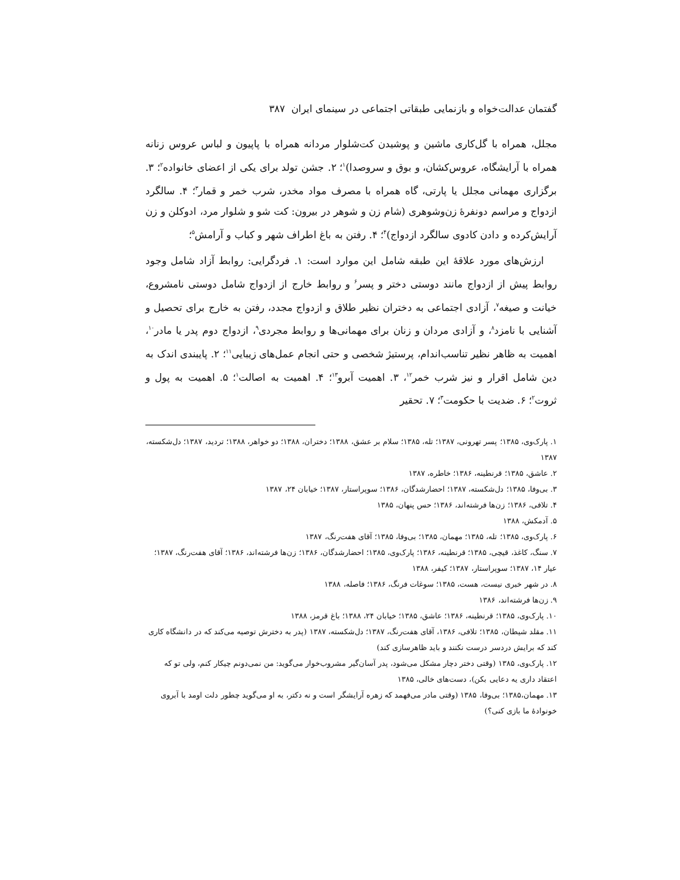گفتمان عدالت‌خواه و بازنمایی طبقاتی اجتماعی در سینمای ایران ۳۸۷
مجلل، همراه با گل‌کاری ماشین و پوشیدن کت‌شلوار مردانه همراه با پاپیون و لباس عروس زنانه همراه با آرایشگاه، عروس‌کشان، و بوق و سروصدا)<sup>۱</sup>؛ ۲. جشن تولد برای یکی از اعضای خانواده<sup>۲</sup>؛ ۳. برگزاری مهمانی مجلل یا پارتی، گاه همراه با مصرف مواد مخدر، شرب خمر و قمار<sup>۳</sup>؛ ۴. سالگرد ازدواج و مراسم دونفرهٔ زن‌وشوهری (شام زن و شوهر در بیرون: کت شو و شلوار مرد، ادوکلن و زن آرایش‌کرده و دادن کادوی سالگرد ازدواج)<sup>۴</sup>؛ ۴. رفتن به باغ اطراف شهر و کباب و آرامش<sup>۵</sup>؛
ارزش‌های مورد علاقهٔ این طبقه شامل این موارد است: ۱. فردگرایی: روابط آزاد شامل وجود روابط پیش از ازدواج مانند دوستی دختر و پسر<sup>۶</sup> و روابط خارج از ازدواج شامل دوستی نامشروع، خیانت و صیغه<sup>۷</sup>، آزادی اجتماعی به دختران نظیر طلاق و ازدواج مجدد، رفتن به خارج برای تحصیل و آشنایی با نامزد<sup>۸</sup>، و آزادی مردان و زنان برای مهمانی‌ها و روابط مجردی<sup>۹</sup>، ازدواج دوم پدر یا مادر<sup>۱۰</sup>، اهمیت به ظاهر نظیر تناسب‌اندام، پرستیژ شخصی و حتی انجام عمل‌های زیبایی<sup>۱۱</sup>؛ ۲. پایبندی اندک به دین شامل اقرار و نیز شرب خمر<sup>۱۲</sup>، ۳. اهمیت آبرو<sup>۱۳</sup>؛ ۴. اهمیت به اصالت<sup>۱</sup>؛ ۵. اهمیت به پول و ثروت<sup>۲</sup>؛ ۶. ضدیت با حکومت<sup>۳</sup>؛ ۷. تحقیر
۱. پارک‌وی، ۱۳۸۵؛ پسر تهرونی، ۱۳۸۷؛ تله، ۱۳۸۵؛ سلام بر عشق، ۱۳۸۸؛ دختران، ۱۳۸۸؛ دو خواهر، ۱۳۸۸؛ تردید، ۱۳۸۷؛ دل‌شکسته، ۱۳۸۷
۲. عاشق، ۱۳۸۵؛ قرنطینه، ۱۳۸۶؛ خاطره، ۱۳۸۷
۳. بی‌وفا، ۱۳۸۵؛ دل‌شکسته، ۱۳۸۷؛ احضارشدگان، ۱۳۸۶؛ سوپراستار، ۱۳۸۷؛ خیابان ۲۴، ۱۳۸۷
۴. تلافی، ۱۳۸۶؛ زن‌ها فرشته‌اند، ۱۳۸۶؛ حس پنهان، ۱۳۸۵
۵. آدمکش، ۱۳۸۸
۶. پارک‌وی، ۱۳۸۵؛ تله، ۱۳۸۵؛ مهمان، ۱۳۸۵؛ بی‌وفا، ۱۳۸۵؛ آقای هفت‌رنگ، ۱۳۸۷
۷. سنگ، کاغذ، قیچی، ۱۳۸۵؛ قرنطینه، ۱۳۸۶؛ پارک‌وی، ۱۳۸۵؛ احضارشدگان، ۱۳۸۶؛ زن‌ها فرشته‌اند، ۱۳۸۶؛ آقای هفت‌رنگ، ۱۳۸۷؛ عیار ۱۴، ۱۳۸۷؛ سوپراستار، ۱۳۸۷؛ کیفر، ۱۳۸۸
۸. در شهر خبری نیست، هست، ۱۳۸۵؛ سوغات فرنگ، ۱۳۸۶؛ فاصله، ۱۳۸۸
۹. زن‌ها فرشته‌اند، ۱۳۸۶
۱۰. پارک‌وی، ۱۳۸۵؛ قرنطینه، ۱۳۸۶؛ عاشق، ۱۳۸۵؛ خیابان ۲۴، ۱۳۸۸؛ باغ قرمز، ۱۳۸۸
۱۱. مقلد شیطان، ۱۳۸۵؛ تلافی، ۱۳۸۶، آقای هفت‌رنگ، ۱۳۸۷؛ دل‌شکسته، ۱۳۸۷ (پدر به دخترش توصیه می‌کند که در دانشگاه کاری کند که برایش دردسر درست نکنند و باید ظاهرسازی کند)
۱۲. پارک‌وی، ۱۳۸۵ (وقتی دختر دچار مشکل می‌شود، پدر آسان‌گیر مشروب‌خوار می‌گوید: من نمی‌دونم چیکار کنم، ولی تو که اعتقاد داری یه دعایی بکن)، دست‌های خالی، ۱۳۸۵
۱۳. مهمان،۱۳۸۵؛ بی‌وفا، ۱۳۸۵ (وقتی مادر می‌فهمد که زهره آرایشگر است و نه دکتر، به او می‌گوید چطور دلت اومد با آبروی خونوادهٔ ما بازی کنی؟)